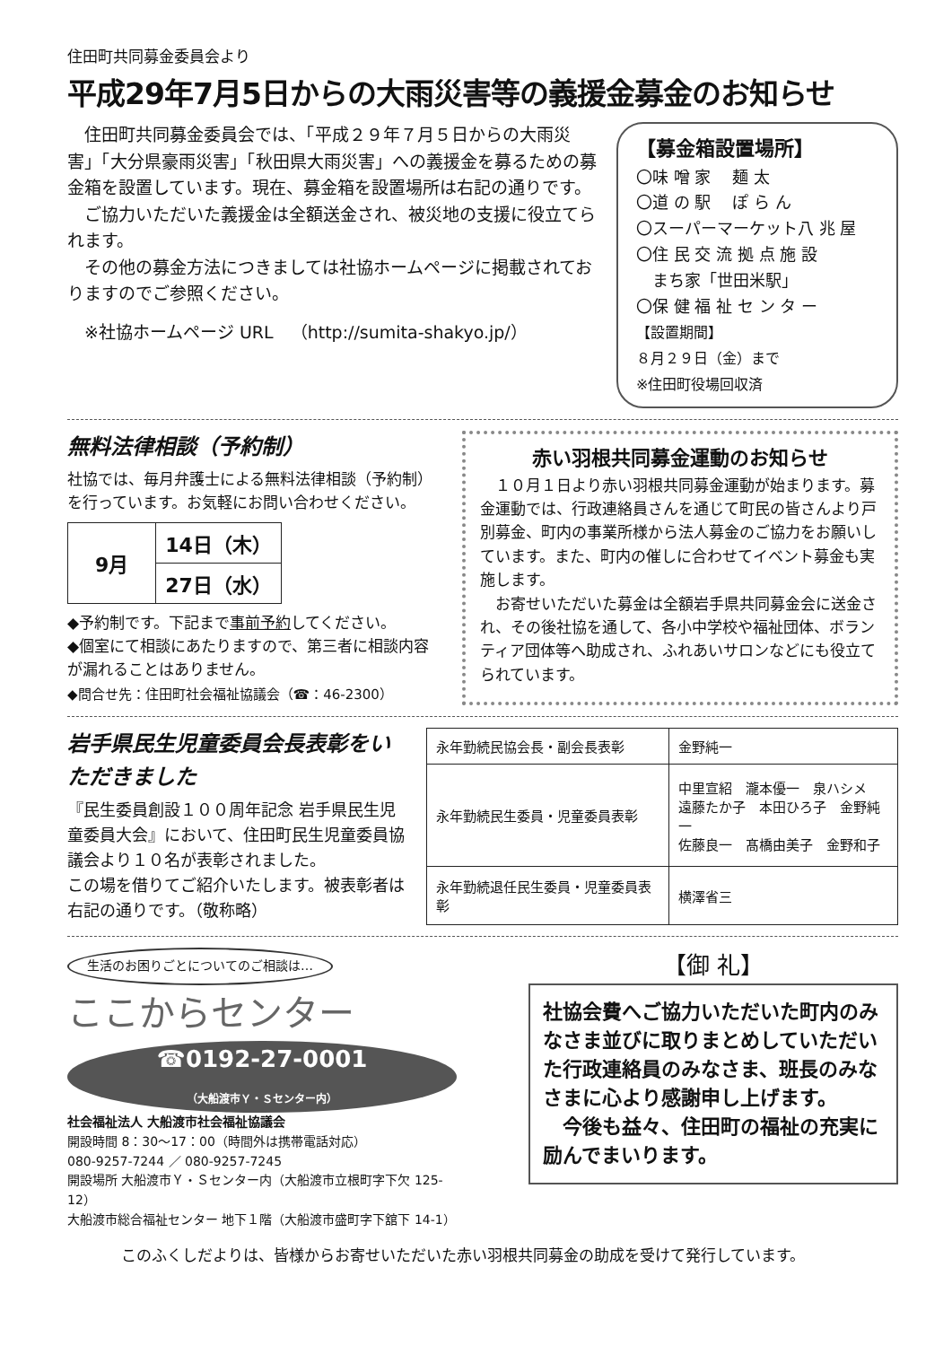住田町共同募金委員会より
平成29年7月5日からの大雨災害等の義援金募金のお知らせ
　住田町共同募金委員会では、「平成２９年７月５日からの大雨災害」「大分県豪雨災害」「秋田県大雨災害」への義援金を募るための募金箱を設置しています。現在、募金箱を設置場所は右記の通りです。
　ご協力いただいた義援金は全額送金され、被災地の支援に役立てられます。
　その他の募金方法につきましては社協ホームページに掲載されておりますのでご参照ください。
　※社協ホームページ URL　（http://sumita-shakyo.jp/）
【募金箱設置場所】
〇味 噌 家　 麺 太
〇道 の 駅　 ぽ ら ん
〇スーパーマーケット八 兆 屋
〇住 民 交 流 拠 点 施 設
　まち家「世田米駅」
〇保 健 福 祉 セ ン タ ー
【設置期間】
８月２９日（金）まで
※住田町役場回収済
無料法律相談（予約制）
社協では、毎月弁護士による無料法律相談（予約制）を行っています。お気軽にお問い合わせください。
| 9月 | 14日（木） |
| | 27日（水） |
◆予約制です。下記まで事前予約してください。
◆個室にて相談にあたりますので、第三者に相談内容が漏れることはありません。
◆問合せ先：住田町社会福祉協議会（☎：46-2300）
赤い羽根共同募金運動のお知らせ
　１０月１日より赤い羽根共同募金運動が始まります。募金運動では、行政連絡員さんを通じて町民の皆さんより戸別募金、町内の事業所様から法人募金のご協力をお願いしています。また、町内の催しに合わせてイベント募金も実施します。
　お寄せいただいた募金は全額岩手県共同募金会に送金され、その後社協を通して、各小中学校や福祉団体、ボランティア団体等へ助成され、ふれあいサロンなどにも役立てられています。
岩手県民生児童委員会長表彰をいただきました
『民生委員創設１００周年記念 岩手県民生児童委員大会』において、住田町民生児童委員協議会より１０名が表彰されました。
この場を借りてご紹介いたします。被表彰者は右記の通りです。（敬称略）
| 永年勤続民協会長・副会長表彰 | 金野純一 |
| 永年勤続民生委員・児童委員表彰 | 中里宣紹 瀧本優一 泉ハシメ 遠藤たか子 本田ひろ子 金野純一 佐藤良一 髙橋由美子 金野和子 |
| 永年勤続退任民生委員・児童委員表彰 | 横澤省三 |
生活のお困りごとについてのご相談は…
ここからセンター
☎0192-27-0001
（大船渡市Ｙ・Ｓセンター内）
社会福祉法人 大船渡市社会福祉協議会
開設時間 8：30〜17：00（時間外は携帯電話対応）
080-9257-7244 ／ 080-9257-7245
開設場所 大船渡市Ｙ・Ｓセンター内（大船渡市立根町字下欠 125-12）
大船渡市総合福祉センター 地下１階（大船渡市盛町字下舘下 14-1）
【御 礼】
社協会費へご協力いただいた町内のみなさま並びに取りまとめしていただいた行政連絡員のみなさま、班長のみなさまに心より感謝申し上げます。
　今後も益々、住田町の福祉の充実に励んでまいります。
このふくしだよりは、皆様からお寄せいただいた赤い羽根共同募金の助成を受けて発行しています。